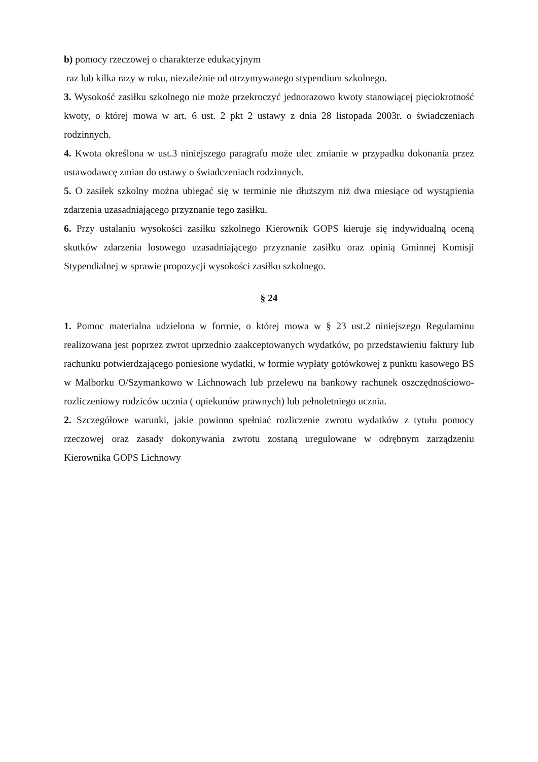b) pomocy rzeczowej o charakterze edukacyjnym
raz lub kilka razy w roku, niezależnie od otrzymywanego stypendium szkolnego.
3. Wysokość zasiłku szkolnego nie może przekroczyć jednorazowo kwoty stanowiącej pięciokrotność kwoty, o której mowa w art. 6 ust. 2 pkt 2 ustawy z dnia 28 listopada 2003r. o świadczeniach rodzinnych.
4. Kwota określona w ust.3 niniejszego paragrafu może ulec zmianie w przypadku dokonania przez ustawodawcę zmian do ustawy o świadczeniach rodzinnych.
5. O zasiłek szkolny można ubiegać się w terminie nie dłuższym niż dwa miesiące od wystąpienia zdarzenia uzasadniającego przyznanie tego zasiłku.
6. Przy ustalaniu wysokości zasiłku szkolnego Kierownik GOPS kieruje się indywidualną oceną skutków zdarzenia losowego uzasadniającego przyznanie zasiłku oraz opinią Gminnej Komisji Stypendialnej w sprawie propozycji wysokości zasiłku szkolnego.
§ 24
1. Pomoc materialna udzielona w formie, o której mowa w § 23 ust.2 niniejszego Regulaminu realizowana jest poprzez zwrot uprzednio zaakceptowanych wydatków, po przedstawieniu faktury lub rachunku potwierdzającego poniesione wydatki, w formie wypłaty gotówkowej z punktu kasowego BS w Malborku O/Szymankowo w Lichnowach lub przelewu na bankowy rachunek oszczędnościowo-rozliczeniowy rodziców ucznia ( opiekunów prawnych) lub pełnoletniego ucznia.
2. Szczegółowe warunki, jakie powinno spełniać rozliczenie zwrotu wydatków z tytułu pomocy rzeczowej oraz zasady dokonywania zwrotu zostaną uregulowane w odrębnym zarządzeniu Kierownika GOPS Lichnowy